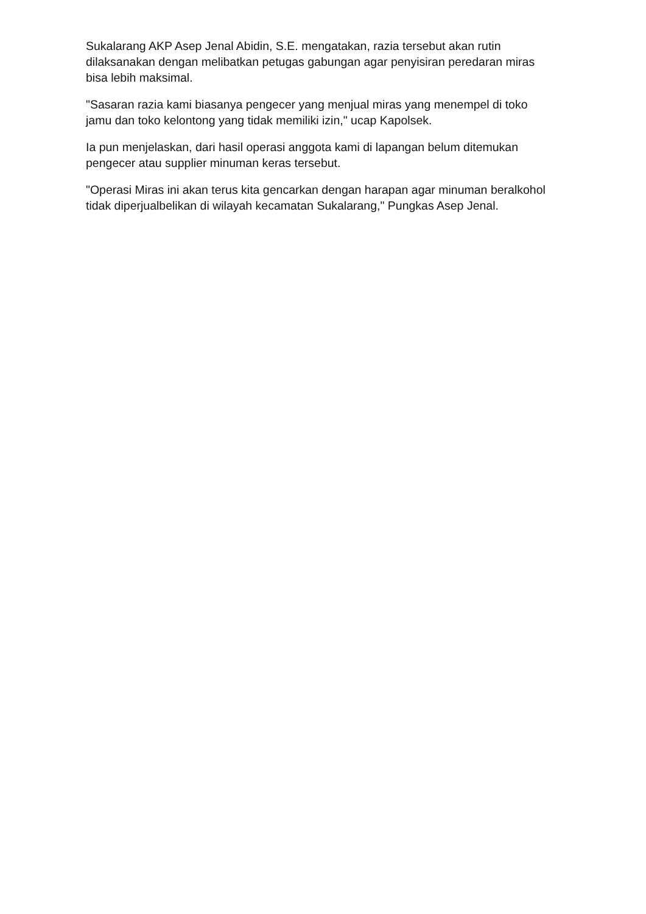Sukalarang AKP Asep Jenal Abidin, S.E. mengatakan, razia tersebut akan rutin dilaksanakan dengan melibatkan petugas gabungan agar penyisiran peredaran miras bisa lebih maksimal.
"Sasaran razia kami biasanya pengecer yang menjual miras yang menempel di toko jamu dan toko kelontong yang tidak memiliki izin," ucap Kapolsek.
Ia pun menjelaskan, dari hasil operasi anggota kami di lapangan belum ditemukan pengecer atau supplier minuman keras tersebut.
"Operasi Miras ini akan terus kita gencarkan dengan harapan agar minuman beralkohol tidak diperjualbelikan di wilayah kecamatan Sukalarang," Pungkas Asep Jenal.